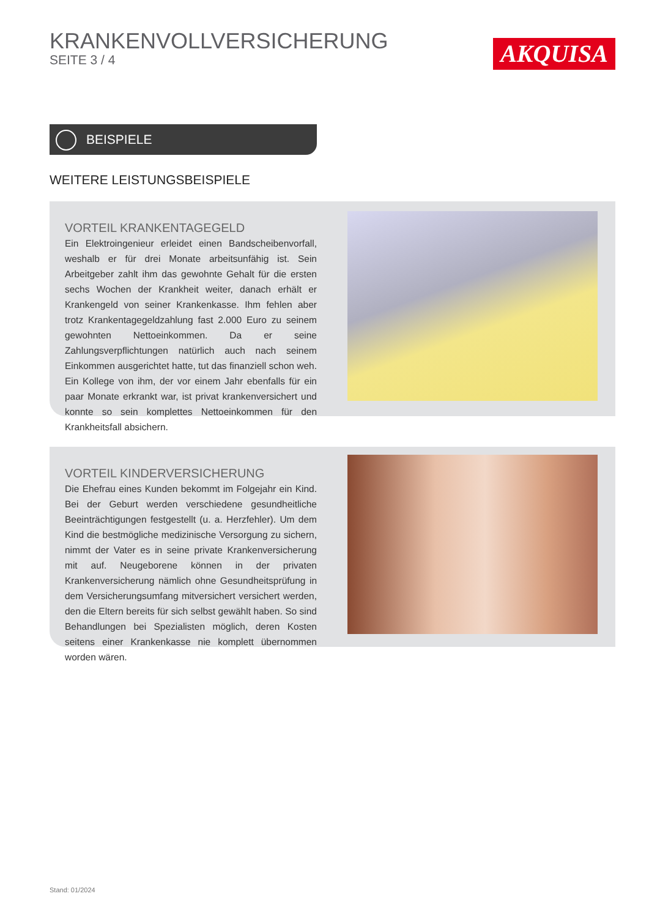KRANKENVOLLVERSICHERUNG
SEITE 3 / 4
AKQUISA
BEISPIELE
WEITERE LEISTUNGSBEISPIELE
VORTEIL KRANKENTAGEGELD
Ein Elektroingenieur erleidet einen Bandscheibenvorfall, weshalb er für drei Monate arbeitsunfähig ist. Sein Arbeitgeber zahlt ihm das gewohnte Gehalt für die ersten sechs Wochen der Krankheit weiter, danach erhält er Krankengeld von seiner Krankenkasse. Ihm fehlen aber trotz Krankentagegeldzahlung fast 2.000 Euro zu seinem gewohnten Nettoeinkommen. Da er seine Zahlungsverpflichtungen natürlich auch nach seinem Einkommen ausgerichtet hatte, tut das finanziell schon weh. Ein Kollege von ihm, der vor einem Jahr ebenfalls für ein paar Monate erkrankt war, ist privat krankenversichert und konnte so sein komplettes Nettoeinkommen für den Krankheitsfall absichern.
VORTEIL KINDERVERSICHERUNG
Die Ehefrau eines Kunden bekommt im Folgejahr ein Kind. Bei der Geburt werden verschiedene gesundheitliche Beeinträchtigungen festgestellt (u. a. Herzfehler). Um dem Kind die bestmögliche medizinische Versorgung zu sichern, nimmt der Vater es in seine private Krankenversicherung mit auf. Neugeborene können in der privaten Krankenversicherung nämlich ohne Gesundheitsprüfung in dem Versicherungsumfang mitversichert versichert werden, den die Eltern bereits für sich selbst gewählt haben. So sind Behandlungen bei Spezialisten möglich, deren Kosten seitens einer Krankenkasse nie komplett übernommen worden wären.
Stand: 01/2024